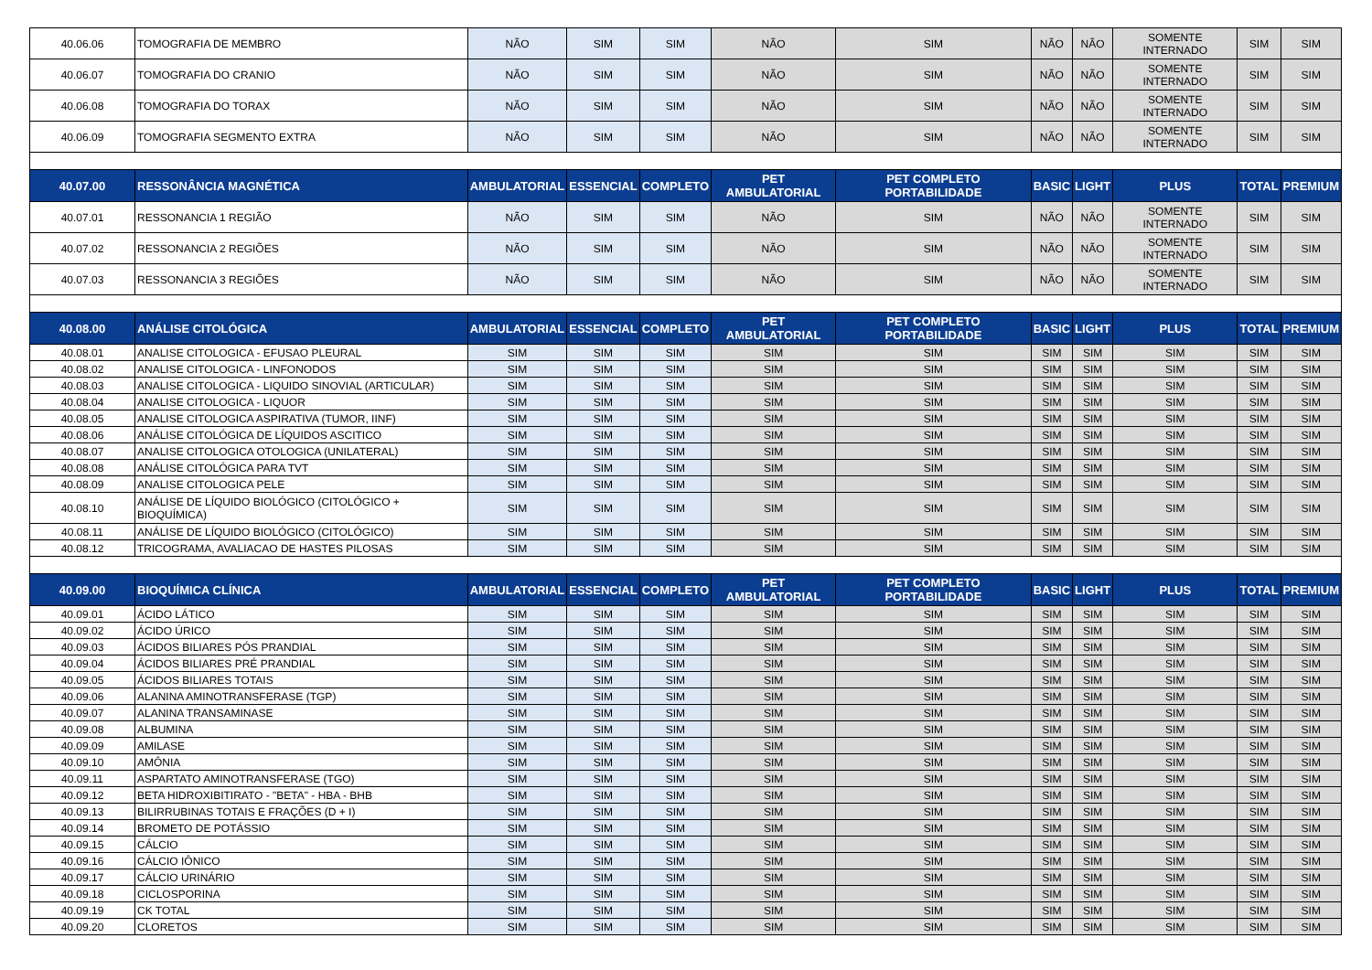| 40.06.06 | TOMOGRAFIA DE MEMBRO | NÃO | SIM | SIM | NÃO | SIM | NÃO | NÃO | SOMENTE INTERNADO | SIM | SIM |
| 40.06.07 | TOMOGRAFIA DO CRANIO | NÃO | SIM | SIM | NÃO | SIM | NÃO | NÃO | SOMENTE INTERNADO | SIM | SIM |
| 40.06.08 | TOMOGRAFIA DO TORAX | NÃO | SIM | SIM | NÃO | SIM | NÃO | NÃO | SOMENTE INTERNADO | SIM | SIM |
| 40.06.09 | TOMOGRAFIA SEGMENTO EXTRA | NÃO | SIM | SIM | NÃO | SIM | NÃO | NÃO | SOMENTE INTERNADO | SIM | SIM |
| 40.07.00 | RESSONÂNCIA MAGNÉTICA | AMBULATORIAL | ESSENCIAL | COMPLETO | PET AMBULATORIAL | PET COMPLETO PORTABILIDADE | BASIC | LIGHT | PLUS | TOTAL | PREMIUM |
| 40.07.01 | RESSONANCIA 1 REGIÃO | NÃO | SIM | SIM | NÃO | SIM | NÃO | NÃO | SOMENTE INTERNADO | SIM | SIM |
| 40.07.02 | RESSONANCIA 2 REGIÕES | NÃO | SIM | SIM | NÃO | SIM | NÃO | NÃO | SOMENTE INTERNADO | SIM | SIM |
| 40.07.03 | RESSONANCIA 3 REGIÕES | NÃO | SIM | SIM | NÃO | SIM | NÃO | NÃO | SOMENTE INTERNADO | SIM | SIM |
| 40.08.00 | ANÁLISE CITOLÓGICA | AMBULATORIAL | ESSENCIAL | COMPLETO | PET AMBULATORIAL | PET COMPLETO PORTABILIDADE | BASIC | LIGHT | PLUS | TOTAL | PREMIUM |
| 40.08.01 | ANALISE CITOLOGICA - EFUSAO PLEURAL | SIM | SIM | SIM | SIM | SIM | SIM | SIM | SIM | SIM | SIM |
| 40.08.02 | ANALISE CITOLOGICA - LINFONODOS | SIM | SIM | SIM | SIM | SIM | SIM | SIM | SIM | SIM | SIM |
| 40.08.03 | ANALISE CITOLOGICA - LIQUIDO SINOVIAL (ARTICULAR) | SIM | SIM | SIM | SIM | SIM | SIM | SIM | SIM | SIM | SIM |
| 40.08.04 | ANALISE CITOLOGICA - LIQUOR | SIM | SIM | SIM | SIM | SIM | SIM | SIM | SIM | SIM | SIM |
| 40.08.05 | ANALISE CITOLOGICA ASPIRATIVA (TUMOR, IINF) | SIM | SIM | SIM | SIM | SIM | SIM | SIM | SIM | SIM | SIM |
| 40.08.06 | ANÁLISE CITOLÓGICA DE LÍQUIDOS ASCITICO | SIM | SIM | SIM | SIM | SIM | SIM | SIM | SIM | SIM | SIM |
| 40.08.07 | ANALISE CITOLOGICA OTOLOGICA (UNILATERAL) | SIM | SIM | SIM | SIM | SIM | SIM | SIM | SIM | SIM | SIM |
| 40.08.08 | ANÁLISE CITOLÓGICA PARA TVT | SIM | SIM | SIM | SIM | SIM | SIM | SIM | SIM | SIM | SIM |
| 40.08.09 | ANALISE CITOLOGICA PELE | SIM | SIM | SIM | SIM | SIM | SIM | SIM | SIM | SIM | SIM |
| 40.08.10 | ANÁLISE DE LÍQUIDO BIOLÓGICO (CITOLÓGICO + BIOQUÍMICA) | SIM | SIM | SIM | SIM | SIM | SIM | SIM | SIM | SIM | SIM |
| 40.08.11 | ANÁLISE DE LÍQUIDO BIOLÓGICO (CITOLÓGICO) | SIM | SIM | SIM | SIM | SIM | SIM | SIM | SIM | SIM | SIM |
| 40.08.12 | TRICOGRAMA, AVALIACAO DE HASTES PILOSAS | SIM | SIM | SIM | SIM | SIM | SIM | SIM | SIM | SIM | SIM |
| 40.09.00 | BIOQUÍMICA CLÍNICA | AMBULATORIAL | ESSENCIAL | COMPLETO | PET AMBULATORIAL | PET COMPLETO PORTABILIDADE | BASIC | LIGHT | PLUS | TOTAL | PREMIUM |
| 40.09.01 | ÁCIDO LÁTICO | SIM | SIM | SIM | SIM | SIM | SIM | SIM | SIM | SIM | SIM |
| 40.09.02 | ÁCIDO ÚRICO | SIM | SIM | SIM | SIM | SIM | SIM | SIM | SIM | SIM | SIM |
| 40.09.03 | ÁCIDOS BILIARES PÓS PRANDIAL | SIM | SIM | SIM | SIM | SIM | SIM | SIM | SIM | SIM | SIM |
| 40.09.04 | ÁCIDOS BILIARES PRÉ PRANDIAL | SIM | SIM | SIM | SIM | SIM | SIM | SIM | SIM | SIM | SIM |
| 40.09.05 | ÁCIDOS BILIARES TOTAIS | SIM | SIM | SIM | SIM | SIM | SIM | SIM | SIM | SIM | SIM |
| 40.09.06 | ALANINA AMINOTRANSFERASE (TGP) | SIM | SIM | SIM | SIM | SIM | SIM | SIM | SIM | SIM | SIM |
| 40.09.07 | ALANINA TRANSAMINASE | SIM | SIM | SIM | SIM | SIM | SIM | SIM | SIM | SIM | SIM |
| 40.09.08 | ALBUMINA | SIM | SIM | SIM | SIM | SIM | SIM | SIM | SIM | SIM | SIM |
| 40.09.09 | AMILASE | SIM | SIM | SIM | SIM | SIM | SIM | SIM | SIM | SIM | SIM |
| 40.09.10 | AMÔNIA | SIM | SIM | SIM | SIM | SIM | SIM | SIM | SIM | SIM | SIM |
| 40.09.11 | ASPARTATO AMINOTRANSFERASE (TGO) | SIM | SIM | SIM | SIM | SIM | SIM | SIM | SIM | SIM | SIM |
| 40.09.12 | BETA HIDROXIBITIRATO - "BETA" - HBA - BHB | SIM | SIM | SIM | SIM | SIM | SIM | SIM | SIM | SIM | SIM |
| 40.09.13 | BILIRRUBINAS TOTAIS E FRAÇÕES (D + I) | SIM | SIM | SIM | SIM | SIM | SIM | SIM | SIM | SIM | SIM |
| 40.09.14 | BROMETO DE POTÁSSIO | SIM | SIM | SIM | SIM | SIM | SIM | SIM | SIM | SIM | SIM |
| 40.09.15 | CÁLCIO | SIM | SIM | SIM | SIM | SIM | SIM | SIM | SIM | SIM | SIM |
| 40.09.16 | CÁLCIO IÔNICO | SIM | SIM | SIM | SIM | SIM | SIM | SIM | SIM | SIM | SIM |
| 40.09.17 | CÁLCIO URINÁRIO | SIM | SIM | SIM | SIM | SIM | SIM | SIM | SIM | SIM | SIM |
| 40.09.18 | CICLOSPORINA | SIM | SIM | SIM | SIM | SIM | SIM | SIM | SIM | SIM | SIM |
| 40.09.19 | CK TOTAL | SIM | SIM | SIM | SIM | SIM | SIM | SIM | SIM | SIM | SIM |
| 40.09.20 | CLORETOS | SIM | SIM | SIM | SIM | SIM | SIM | SIM | SIM | SIM | SIM |